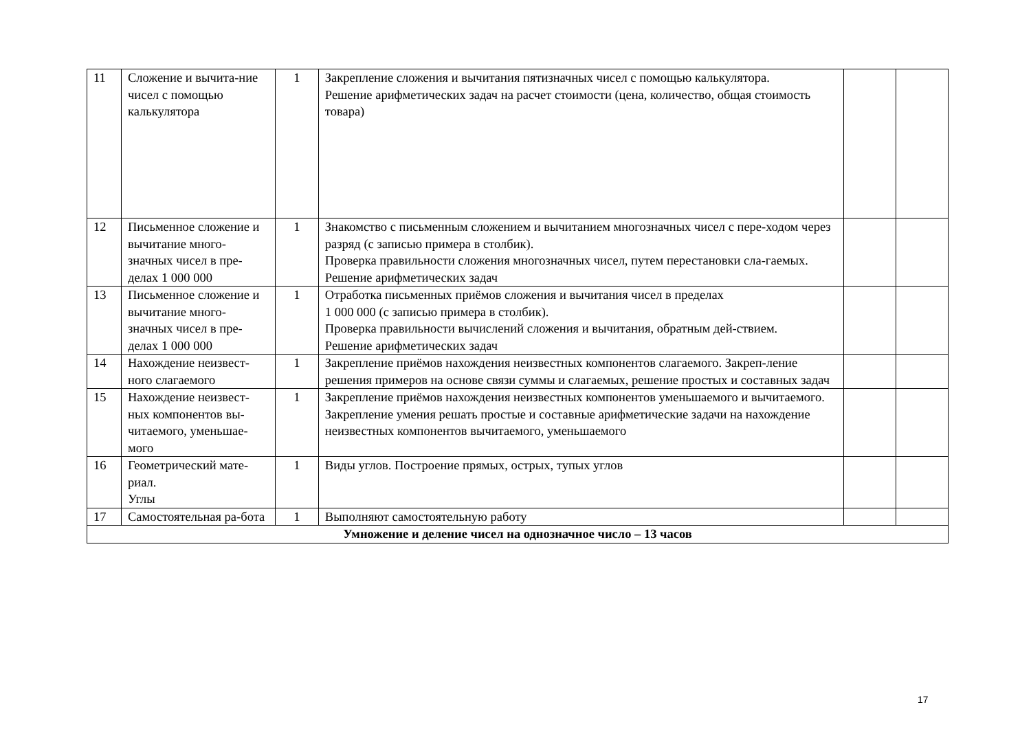| 11 | Сложение и вычита-ние чисел с помощью калькулятора | 1 | Закрепление сложения и вычитания пятизначных чисел с помощью калькулятора. Решение арифметических задач на расчет стоимости (цена, количество, общая стоимость товара) | | |
| 12 | Письменное сложение и вычитание много-значных чисел в пре-делах 1 000 000 | 1 | Знакомство с письменным сложением и вычитанием многозначных чисел с пере-ходом через разряд (с записью примера в столбик). Проверка правильности сложения многозначных чисел, путем перестановки сла-гаемых. Решение арифметических задач | | |
| 13 | Письменное сложение и вычитание много-значных чисел в пре-делах 1 000 000 | 1 | Отработка письменных приёмов сложения и вычитания чисел в пределах 1 000 000 (с записью примера в столбик). Проверка правильности вычислений сложения и вычитания, обратным дей-ствием. Решение арифметических задач | | |
| 14 | Нахождение неизвест-ного слагаемого | 1 | Закрепление приёмов нахождения неизвестных компонентов слагаемого. Закреп-ление решения примеров на основе связи суммы и слагаемых, решение простых и составных задач | | |
| 15 | Нахождение неизвест-ных компонентов вы-читаемого, уменьшае-мого | 1 | Закрепление приёмов нахождения неизвестных компонентов уменьшаемого и вычитаемого. Закрепление умения решать простые и составные арифметические задачи на нахождение неизвестных компонентов вычитаемого, уменьшаемого | | |
| 16 | Геометрический мате-риал. Углы | 1 | Виды углов. Построение прямых, острых, тупых углов | | |
| 17 | Самостоятельная ра-бота | 1 | Выполняют самостоятельную работу | | |
| Умножение и деление чисел на однозначное число – 13 часов | | | | | |
17